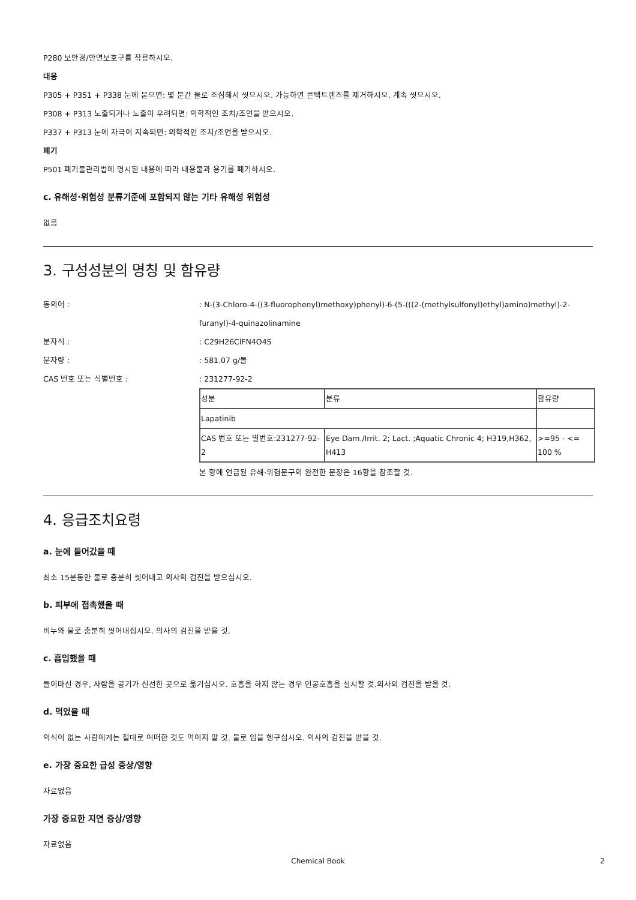P280 보안경/안면보호구를 착용하시오.
대응
P305 + P351 + P338 눈에 묻으면: 몇 분간 물로 조심해서 씻으시오. 가능하면 콘택트렌즈를 제거하시오. 계속 씻으시오.
P308 + P313 노출되거나 노출이 우려되면: 의학적인 조치/조언을 받으시오.
P337 + P313 눈에 자극이 지속되면: 의학적인 조치/조언을 받으시오.
폐기
P501 폐기물관리법에 명시된 내용에 따라 내용물과 용기를 폐기하시오.
c. 유해성·위험성 분류기준에 포함되지 않는 기타 유해성 위험성
없음
3. 구성성분의 명칭 및 함유량
동의어 : : N-(3-Chloro-4-((3-fluorophenyl)methoxy)phenyl)-6-(5-(((2-(methylsulfonyl)ethyl)amino)methyl)-2-furanyl)-4-quinazolinamine
분자식 : : C29H26ClFN4O4S
분자량 : : 581.07 g/몰
CAS 번호 또는 식별번호 : : 231277-92-2
| 성분 | 분류 | 함유량 |
| --- | --- | --- |
| Lapatinib | | |
| CAS 번호 또는 별번호:231277-92-2 | Eye Dam./Irrit. 2; Lact. ;Aquatic Chronic 4; H319,H362, H413 | >=95 - <= 100 % |
본 항에 언급된 유해·위험문구의 완전한 문장은 16항을 참조할 것.
4. 응급조치요령
a. 눈에 들어갔을 때
최소 15분동안 물로 충분히 씻어내고 의사의 검진을 받으십시오.
b. 피부에 접촉했을 때
비누와 물로 충분히 씻어내십시오. 의사의 검진을 받을 것.
c. 흡입했을 때
들이마신 경우, 사람을 공기가 신선한 곳으로 옮기십시오. 호흡을 하지 않는 경우 인공호흡을 실시할 것.의사의 검진을 받을 것.
d. 먹었을 때
의식이 없는 사람에게는 절대로 어떠한 것도 먹이지 말 것. 물로 입을 헹구십시오. 의사의 검진을 받을 것.
e. 가장 중요한 급성 증상/영향
자료없음
가장 중요한 지연 증상/영향
자료없음
Chemical Book 2